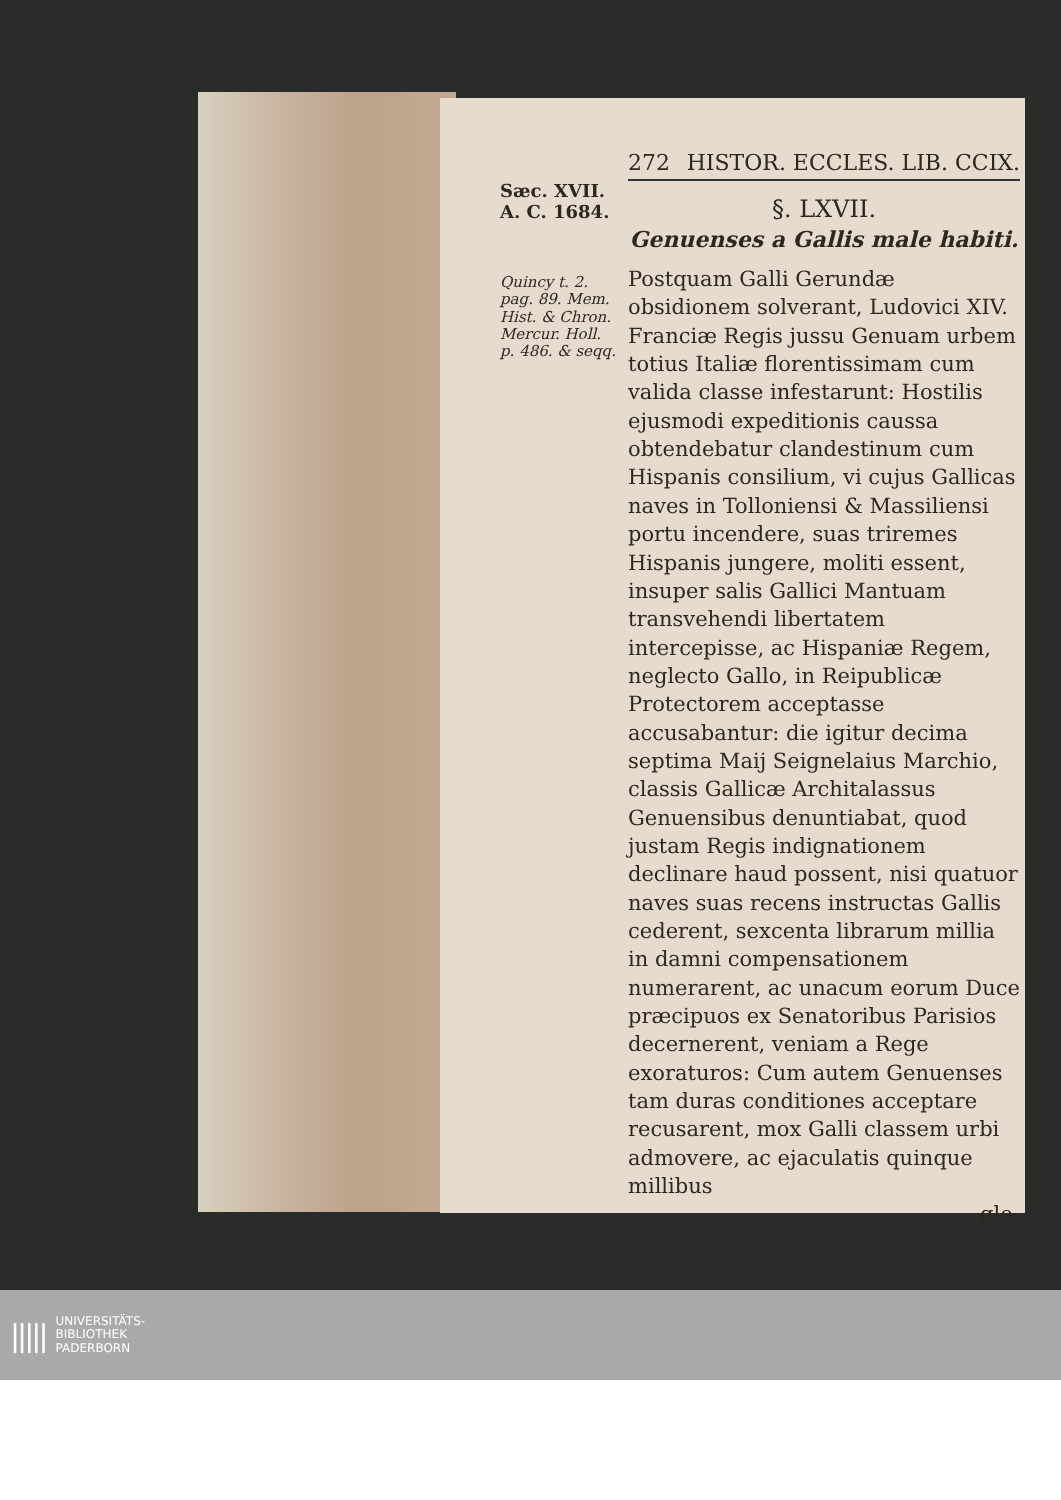272 HISTOR. ECCLES. LIB. CCIX.
Sæc. XVII.
A. C. 1684.
Quincy t. 2. pag. 89. Mem. Hist. & Chron. Mercur. Holl. p. 486. & seqq.
§. LXVII.
Genuenses a Gallis male habiti.
Postquam Galli Gerundæ obsidionem solverant, Ludovici XIV. Franciæ Regis jussu Genuam urbem totius Italiæ florentissimam cum valida classe infestarunt: Hostilis ejusmodi expeditionis caussa obtendebatur clandestinum cum Hispanis consilium, vi cujus Gallicas naves in Tolloniensi & Massiliensi portu incendere, suas triremes Hispanis jungere, moliti essent, insuper salis Gallici Mantuam transvehendi libertatem intercepisse, ac Hispaniæ Regem, neglecto Gallo, in Reipublicæ Protectorem acceptasse accusabantur: die igitur decima septima Maij Seignelaius Marchio, classis Gallicæ Architalassus Genuensibus denuntiabat, quod justam Regis indignationem declinare haud possent, nisi quatuor naves suas recens instructas Gallis cederent, sexcenta librarum millia in damni compensationem numerarent, ac unacum eorum Duce præcipuos ex Senatoribus Parisios decernerent, veniam a Rege exoraturos: Cum autem Genuenses tam duras conditiones acceptare recusarent, mox Galli classem urbi admovere, ac ejaculatis quinque millibus
glo-
||||| UNIVERSITÄTS-
BIBLIOTHEK
PADERBORN